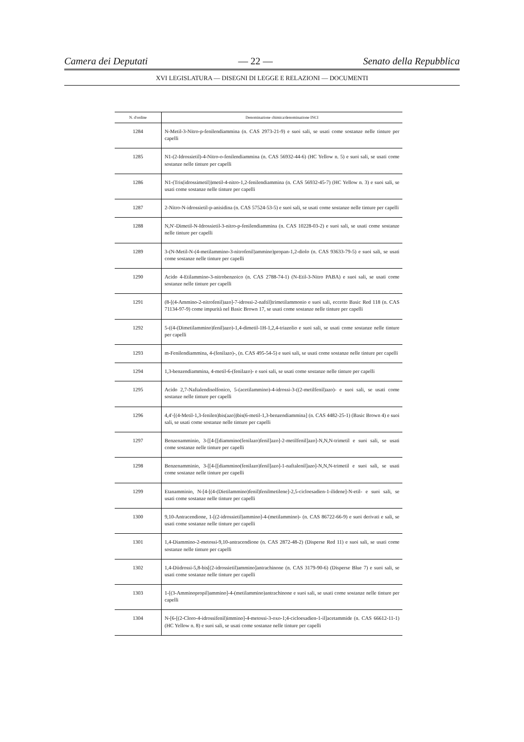Camera dei Deputati — 22 — Senato della Repubblica
XVI LEGISLATURA — DISEGNI DI LEGGE E RELAZIONI — DOCUMENTI
| N. d'ordine | Denominazione chimica/denominazione INCI |
| --- | --- |
| 1284 | N-Metil-3-Nitro-p-fenilendiammina (n. CAS 2973-21-9) e suoi sali, se usati come sostanze nelle tinture per capelli |
| 1285 | N1-(2-Idrossietil)-4-Nitro-o-fenilendiammina (n. CAS 56932-44-6) (HC Yellow n. 5) e suoi sali, se usati come sostanze nelle tinture per capelli |
| 1286 | N1-(Tris(idrossimetil))metil-4-nitro-1,2-fenilendiammina (n. CAS 56932-45-7) (HC Yellow n. 3) e suoi sali, se usati come sostanze nelle tinture per capelli |
| 1287 | 2-Nitro-N-idrossietil-p-anisidina (n. CAS 57524-53-5) e suoi sali, se usati come sostanze nelle tinture per capelli |
| 1288 | N,N'-Dimetil-N-Idrossietil-3-nitro-p-fenilendiammina (n. CAS 10228-03-2) e suoi sali, se usati come sostanze nelle tinture per capelli |
| 1289 | 3-(N-Metil-N-(4-metilammino-3-nitrofenil)ammino)propan-1,2-diolo (n. CAS 93633-79-5) e suoi sali, se usati come sostanze nelle tinture per capelli |
| 1290 | Acido 4-Etilammino-3-nitrobenzoico (n. CAS 2788-74-1) (N-Etil-3-Nitro PABA) e suoi sali, se usati come sostanze nelle tinture per capelli |
| 1291 | (8-[(4-Ammino-2-nitrofenil)azo]-7-idrossi-2-naftil]trimetilammonio e suoi sali, eccetto Basic Red 118 (n. CAS 71134-97-9) come impurità nel Basic Brown 17, se usati come sostanze nelle tinture per capelli |
| 1292 | 5-((4-(Dimetilammino)fenil)azo)-1,4-dimetil-1H-1,2,4-triazolio e suoi sali, se usati come sostanze nelle tinture per capelli |
| 1293 | m-Fenilendiammina, 4-(fenilazo)-, (n. CAS 495-54-5) e suoi sali, se usati come sostanze nelle tinture per capelli |
| 1294 | 1,3-benzendiammina, 4-metil-6-(fenilazo)- e suoi sali, se usati come sostanze nelle tinture per capelli |
| 1295 | Acido 2,7-Naftalendisolfonico, 5-(acetilammino)-4-idrossi-3-((2-metilfenil)azo)- e suoi sali, se usati come sostanze nelle tinture per capelli |
| 1296 | 4,4'-[(4-Metil-1,3-fenilen)bis(azo))bis(6-metil-1,3-benzendiammina] (n. CAS 4482-25-1) (Basic Brown 4) e suoi sali, se usati come sostanze nelle tinture per capelli |
| 1297 | Benzenamminio, 3-[[4-[[diammino(fenilazo)fenil]azo]-2-metilfenil]azo]-N,N,N-trimetil e suoi sali, se usati come sostanze nelle tinture per capelli |
| 1298 | Benzenamminio, 3-[[4-[[diammino(fenilazo)fenil]azo]-1-naftalenil]azo]-N,N,N-trimetil e suoi sali, se usati come sostanze nelle tinture per capelli |
| 1299 | Etanamminio, N-[4-[(4-(Dietilammino)fenil)fenilmetilene]-2,5-cicloesadien-1-ilidene]-N-etil- e suoi sali, se usati come sostanze nelle tinture per capelli |
| 1300 | 9,10-Antracendione, 1-[(2-idrossietil)ammino]-4-(metilammino)- (n. CAS 86722-66-9) e suoi derivati e sali, se usati come sostanze nelle tinture per capelli |
| 1301 | 1,4-Diammino-2-metossi-9,10-antracendione (n. CAS 2872-48-2) (Disperse Red 11) e suoi sali, se usati come sostanze nelle tinture per capelli |
| 1302 | 1,4-Diidrossi-5,8-bis[(2-idrossietil)ammino]antrachinone (n. CAS 3179-90-6) (Disperse Blue 7) e suoi sali, se usati come sostanze nelle tinture per capelli |
| 1303 | 1-[(3-Amminopropil)ammino]-4-(metilammino)antrachinone e suoi sali, se usati come sostanze nelle tinture per capelli |
| 1304 | N-[6-[(2-Cloro-4-idrossifenil)immino]-4-metossi-3-oxo-1;4-cicloesadien-1-il]acetammide (n. CAS 66612-11-1) (HC Yellow n. 8) e suoi sali, se usati come sostanze nelle tinture per capelli |